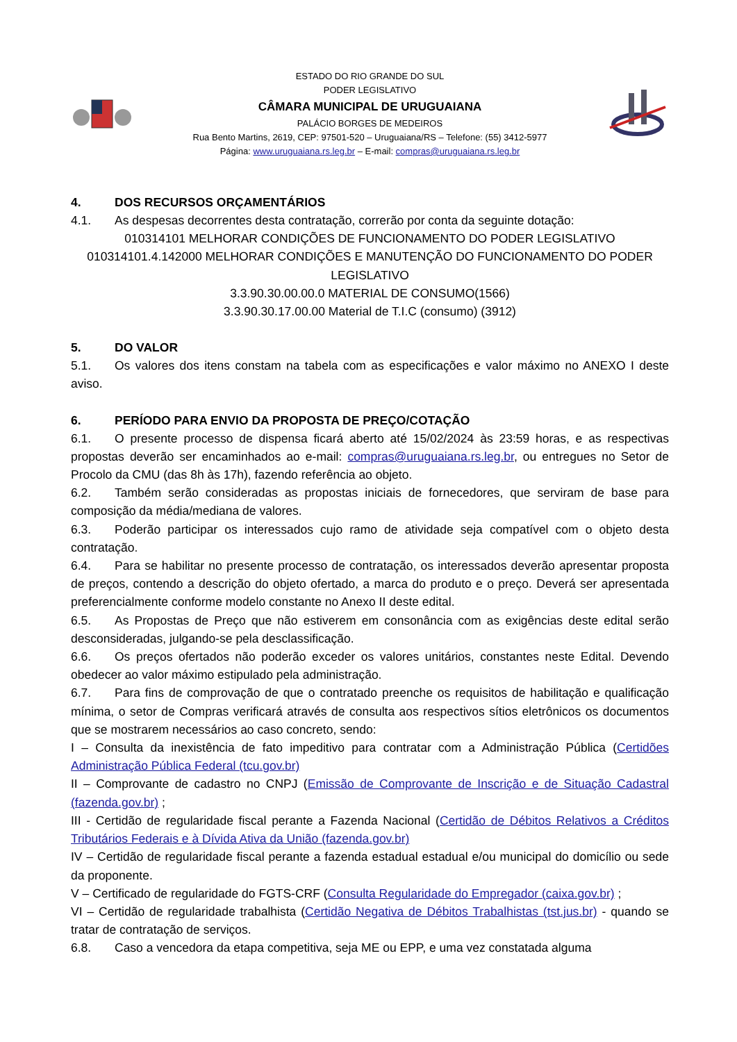ESTADO DO RIO GRANDE DO SUL
PODER LEGISLATIVO
CÂMARA MUNICIPAL DE URUGUAIANA
PALÁCIO BORGES DE MEDEIROS
Rua Bento Martins, 2619, CEP: 97501-520 – Uruguaiana/RS – Telefone: (55) 3412-5977
Página: www.uruguaiana.rs.leg.br – E-mail: compras@uruguaiana.rs.leg.br
4. DOS RECURSOS ORÇAMENTÁRIOS
4.1. As despesas decorrentes desta contratação, correrão por conta da seguinte dotação:
010314101 MELHORAR CONDIÇÕES DE FUNCIONAMENTO DO PODER LEGISLATIVO
010314101.4.142000 MELHORAR CONDIÇÕES E MANUTENÇÃO DO FUNCIONAMENTO DO PODER LEGISLATIVO
3.3.90.30.00.00.0 MATERIAL DE CONSUMO(1566)
3.3.90.30.17.00.00 Material de T.I.C (consumo) (3912)
5. DO VALOR
5.1. Os valores dos itens constam na tabela com as especificações e valor máximo no ANEXO I deste aviso.
6. PERÍODO PARA ENVIO DA PROPOSTA DE PREÇO/COTAÇÃO
6.1. O presente processo de dispensa ficará aberto até 15/02/2024 às 23:59 horas, e as respectivas propostas deverão ser encaminhados ao e-mail: compras@uruguaiana.rs.leg.br, ou entregues no Setor de Procolo da CMU (das 8h às 17h), fazendo referência ao objeto.
6.2. Também serão consideradas as propostas iniciais de fornecedores, que serviram de base para composição da média/mediana de valores.
6.3. Poderão participar os interessados cujo ramo de atividade seja compatível com o objeto desta contratação.
6.4. Para se habilitar no presente processo de contratação, os interessados deverão apresentar proposta de preços, contendo a descrição do objeto ofertado, a marca do produto e o preço. Deverá ser apresentada preferencialmente conforme modelo constante no Anexo II deste edital.
6.5. As Propostas de Preço que não estiverem em consonância com as exigências deste edital serão desconsideradas, julgando-se pela desclassificação.
6.6. Os preços ofertados não poderão exceder os valores unitários, constantes neste Edital. Devendo obedecer ao valor máximo estipulado pela administração.
6.7. Para fins de comprovação de que o contratado preenche os requisitos de habilitação e qualificação mínima, o setor de Compras verificará através de consulta aos respectivos sítios eletrônicos os documentos que se mostrarem necessários ao caso concreto, sendo:
I – Consulta da inexistência de fato impeditivo para contratar com a Administração Pública (Certidões Administração Pública Federal (tcu.gov.br)
II – Comprovante de cadastro no CNPJ (Emissão de Comprovante de Inscrição e de Situação Cadastral (fazenda.gov.br) ;
III - Certidão de regularidade fiscal perante a Fazenda Nacional (Certidão de Débitos Relativos a Créditos Tributários Federais e à Dívida Ativa da União (fazenda.gov.br)
IV – Certidão de regularidade fiscal perante a fazenda estadual estadual e/ou municipal do domicílio ou sede da proponente.
V – Certificado de regularidade do FGTS-CRF (Consulta Regularidade do Empregador (caixa.gov.br) ;
VI – Certidão de regularidade trabalhista (Certidão Negativa de Débitos Trabalhistas (tst.jus.br) - quando se tratar de contratação de serviços.
6.8. Caso a vencedora da etapa competitiva, seja ME ou EPP, e uma vez constatada alguma